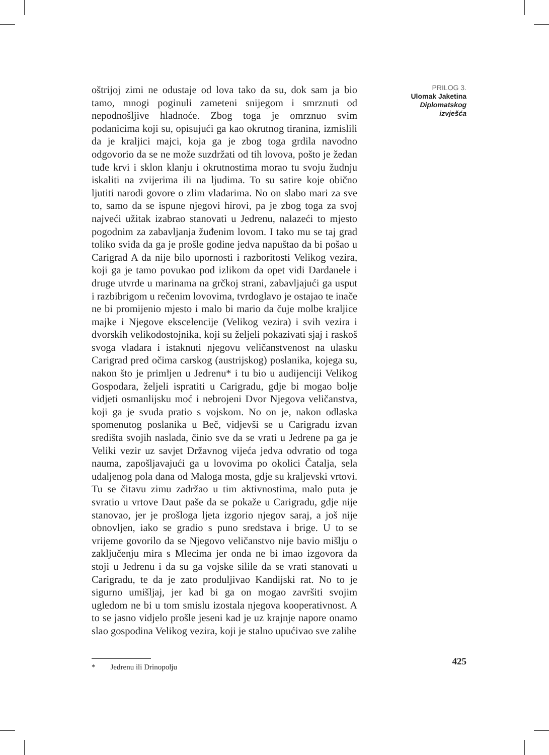oštrijoj zimi ne odustaje od lova tako da su, dok sam ja bio tamo, mnogi poginuli zameteni snijegom i smrznuti od nepodnošljive hladnoće. Zbog toga je omrznuo svim podanicima koji su, opisujući ga kao okrutnog tiranina, izmislili da je kraljici majci, koja ga je zbog toga grdila navodno odgovorio da se ne može suzdržati od tih lovova, pošto je žedan tuđe krvi i sklon klanju i okrutnostima morao tu svoju žudnju iskaliti na zvijerima ili na ljudima. To su satire koje obično ljutiti narodi govore o zlim vladarima. No on slabo mari za sve to, samo da se ispune njegovi hirovi, pa je zbog toga za svoj najveći užitak izabrao stanovati u Jedrenu, nalazeći to mjesto pogodnim za zabavljanja žuđenim lovom. I tako mu se taj grad toliko sviđa da ga je prošle godine jedva napuštao da bi pošao u Carigrad A da nije bilo upornosti i razboritosti Velikog vezira, koji ga je tamo povukao pod izlikom da opet vidi Dardanele i druge utvrde u marinama na grčkoj strani, zabavljajući ga usput i razbibrigom u rečenim lovovima, tvrdoglavo je ostajao te inače ne bi promijenio mjesto i malo bi mario da čuje molbe kraljice majke i Njegove ekscelencije (Velikog vezira) i svih vezira i dvorskih velikodostojnika, koji su željeli pokazivati sjaj i raskoš svoga vladara i istaknuti njegovu veličanstvenost na ulasku Carigrad pred očima carskog (austrijskog) poslanika, kojega su, nakon što je primljen u Jedrenu* i tu bio u audijenciji Velikog Gospodara, željeli ispratiti u Carigradu, gdje bi mogao bolje vidjeti osmanlijsku moć i nebrojeni Dvor Njegova veličanstva, koji ga je svuda pratio s vojskom. No on je, nakon odlaska spomenutog poslanika u Beč, vidjevši se u Carigradu izvan središta svojih naslada, činio sve da se vrati u Jedrene pa ga je Veliki vezir uz savjet Državnog vijeća jedva odvratio od toga nauma, zapošljavajući ga u lovovima po okolici Čatalja, sela udaljenog pola dana od Maloga mosta, gdje su kraljevski vrtovi. Tu se čitavu zimu zadržao u tim aktivnostima, malo puta je svratio u vrtove Daut paše da se pokaže u Carigradu, gdje nije stanovao, jer je prošloga ljeta izgorio njegov saraj, a još nije obnovljen, iako se gradio s puno sredstava i brige. U to se vrijeme govorilo da se Njegovo veličanstvo nije bavio mišlju o zaključenju mira s Mlecima jer onda ne bi imao izgovora da stoji u Jedrenu i da su ga vojske silile da se vrati stanovati u Carigradu, te da je zato produljivao Kandijski rat. No to je sigurno umišljaj, jer kad bi ga on mogao završiti svojim ugledom ne bi u tom smislu izostala njegova kooperativnost. A to se jasno vidjelo prošle jeseni kad je uz krajnje napore onamo slao gospodina Velikog vezira, koji je stalno upućivao sve zalihe
PRILOG 3.
Ulomak Jaketina
Diplomatskog
izvješća
* Jedrenu ili Drinopolju 425